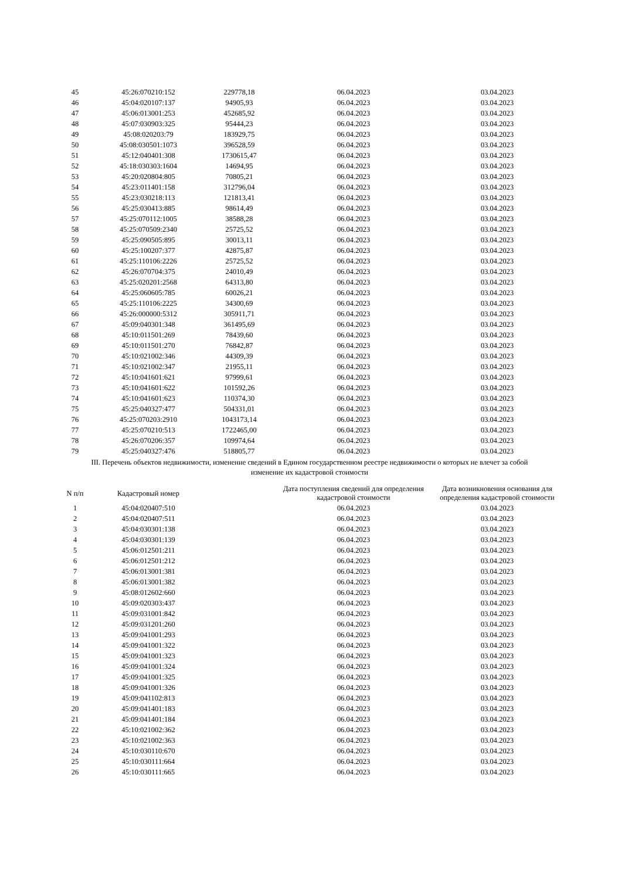| 45 | 45:26:070210:152 | 229778,18 | 06.04.2023 | 03.04.2023 |
| 46 | 45:04:020107:137 | 94905,93 | 06.04.2023 | 03.04.2023 |
| 47 | 45:06:013001:253 | 452685,92 | 06.04.2023 | 03.04.2023 |
| 48 | 45:07:030903:325 | 95444,23 | 06.04.2023 | 03.04.2023 |
| 49 | 45:08:020203:79 | 183929,75 | 06.04.2023 | 03.04.2023 |
| 50 | 45:08:030501:1073 | 396528,59 | 06.04.2023 | 03.04.2023 |
| 51 | 45:12:040401:308 | 1730615,47 | 06.04.2023 | 03.04.2023 |
| 52 | 45:18:030303:1604 | 14694,95 | 06.04.2023 | 03.04.2023 |
| 53 | 45:20:020804:805 | 70805,21 | 06.04.2023 | 03.04.2023 |
| 54 | 45:23:011401:158 | 312796,04 | 06.04.2023 | 03.04.2023 |
| 55 | 45:23:030218:113 | 121813,41 | 06.04.2023 | 03.04.2023 |
| 56 | 45:25:030413:885 | 98614,49 | 06.04.2023 | 03.04.2023 |
| 57 | 45:25:070112:1005 | 38588,28 | 06.04.2023 | 03.04.2023 |
| 58 | 45:25:070509:2340 | 25725,52 | 06.04.2023 | 03.04.2023 |
| 59 | 45:25:090505:895 | 30013,11 | 06.04.2023 | 03.04.2023 |
| 60 | 45:25:100207:377 | 42875,87 | 06.04.2023 | 03.04.2023 |
| 61 | 45:25:110106:2226 | 25725,52 | 06.04.2023 | 03.04.2023 |
| 62 | 45:26:070704:375 | 24010,49 | 06.04.2023 | 03.04.2023 |
| 63 | 45:25:020201:2568 | 64313,80 | 06.04.2023 | 03.04.2023 |
| 64 | 45:25:060605:785 | 60026,21 | 06.04.2023 | 03.04.2023 |
| 65 | 45:25:110106:2225 | 34300,69 | 06.04.2023 | 03.04.2023 |
| 66 | 45:26:000000:5312 | 305911,71 | 06.04.2023 | 03.04.2023 |
| 67 | 45:09:040301:348 | 361495,69 | 06.04.2023 | 03.04.2023 |
| 68 | 45:10:011501:269 | 78439,60 | 06.04.2023 | 03.04.2023 |
| 69 | 45:10:011501:270 | 76842,87 | 06.04.2023 | 03.04.2023 |
| 70 | 45:10:021002:346 | 44309,39 | 06.04.2023 | 03.04.2023 |
| 71 | 45:10:021002:347 | 21955,11 | 06.04.2023 | 03.04.2023 |
| 72 | 45:10:041601:621 | 97999,61 | 06.04.2023 | 03.04.2023 |
| 73 | 45:10:041601:622 | 101592,26 | 06.04.2023 | 03.04.2023 |
| 74 | 45:10:041601:623 | 110374,30 | 06.04.2023 | 03.04.2023 |
| 75 | 45:25:040327:477 | 504331,01 | 06.04.2023 | 03.04.2023 |
| 76 | 45:25:070203:2910 | 1043173,14 | 06.04.2023 | 03.04.2023 |
| 77 | 45:25:070210:513 | 1722465,00 | 06.04.2023 | 03.04.2023 |
| 78 | 45:26:070206:357 | 109974,64 | 06.04.2023 | 03.04.2023 |
| 79 | 45:25:040327:476 | 518805,77 | 06.04.2023 | 03.04.2023 |
III. Перечень объектов недвижимости, изменение сведений в Едином государственном реестре недвижимости о которых не влечет за собой
изменение их кадастровой стоимости
| N п/п | Кадастровый номер | | Дата поступления сведений для определения кадастровой стоимости | Дата возникновения основания для определения кадастровой стоимости |
| --- | --- | --- | --- | --- |
| 1 | 45:04:020407:510 | | 06.04.2023 | 03.04.2023 |
| 2 | 45:04:020407:511 | | 06.04.2023 | 03.04.2023 |
| 3 | 45:04:030301:138 | | 06.04.2023 | 03.04.2023 |
| 4 | 45:04:030301:139 | | 06.04.2023 | 03.04.2023 |
| 5 | 45:06:012501:211 | | 06.04.2023 | 03.04.2023 |
| 6 | 45:06:012501:212 | | 06.04.2023 | 03.04.2023 |
| 7 | 45:06:013001:381 | | 06.04.2023 | 03.04.2023 |
| 8 | 45:06:013001:382 | | 06.04.2023 | 03.04.2023 |
| 9 | 45:08:012602:660 | | 06.04.2023 | 03.04.2023 |
| 10 | 45:09:020303:437 | | 06.04.2023 | 03.04.2023 |
| 11 | 45:09:031001:842 | | 06.04.2023 | 03.04.2023 |
| 12 | 45:09:031201:260 | | 06.04.2023 | 03.04.2023 |
| 13 | 45:09:041001:293 | | 06.04.2023 | 03.04.2023 |
| 14 | 45:09:041001:322 | | 06.04.2023 | 03.04.2023 |
| 15 | 45:09:041001:323 | | 06.04.2023 | 03.04.2023 |
| 16 | 45:09:041001:324 | | 06.04.2023 | 03.04.2023 |
| 17 | 45:09:041001:325 | | 06.04.2023 | 03.04.2023 |
| 18 | 45:09:041001:326 | | 06.04.2023 | 03.04.2023 |
| 19 | 45:09:041102:813 | | 06.04.2023 | 03.04.2023 |
| 20 | 45:09:041401:183 | | 06.04.2023 | 03.04.2023 |
| 21 | 45:09:041401:184 | | 06.04.2023 | 03.04.2023 |
| 22 | 45:10:021002:362 | | 06.04.2023 | 03.04.2023 |
| 23 | 45:10:021002:363 | | 06.04.2023 | 03.04.2023 |
| 24 | 45:10:030110:670 | | 06.04.2023 | 03.04.2023 |
| 25 | 45:10:030111:664 | | 06.04.2023 | 03.04.2023 |
| 26 | 45:10:030111:665 | | 06.04.2023 | 03.04.2023 |